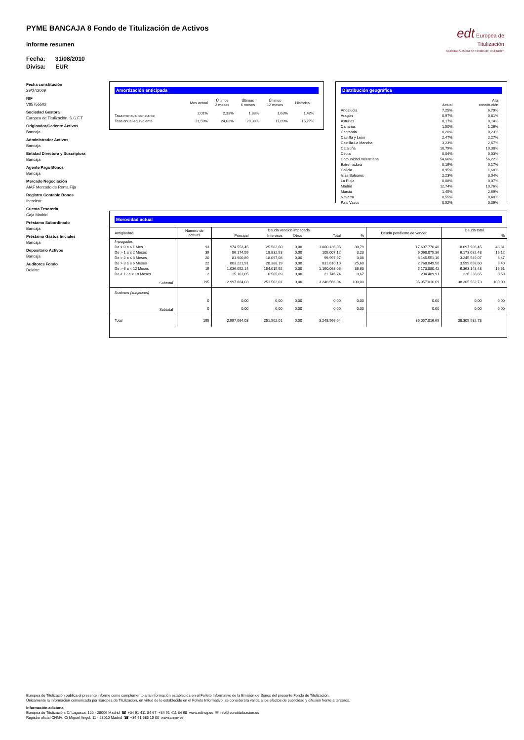PYME BANCAJA 8 Fondo de Titulización de Activos
Informe resumen
Fecha: 31/08/2010
Divisa: EUR
edt Europea de
Titulización
Sociedad Gestora de Fondos de Titulización
Fecha constitución
29/07/2009
NIF
V85755502
Sociedad Gestora
Europea de Titulización, S.G.F.T
Originador/Cedente Activos
Bancaja
Administrador Activos
Bancaja
Entidad Directora y Suscriptora
Bancaja
Agente Pago Bonos
Bancaja
Mercado Negociación
AIAF Mercado de Renta Fija
Registro Contable Bonos
Iberclear
Cuenta Tesorería
Caja Madrid
Préstamo Subordinado
Bancaja
Préstamo Gastos Iniciales
Bancaja
Depositario Activos
Bancaja
Auditores Fondo
Deloitte
Amortización anticipada
| | Mes actual | Últimos 3 meses | Últimos 6 meses | Últimos 12 meses | Histórica |
| --- | --- | --- | --- | --- | --- |
| Tasa mensual constante | 2,01% | 2,33% | 1,88% | 1,63% | 1,42% |
| Tasa anual equivalente | 21,59% | 24,63% | 20,39% | 17,89% | 15,77% |
Distribución geográfica
| | Actual | A la constitución |
| --- | --- | --- |
| Andalucía | 7,25% | 6,79% |
| Aragón | 0,97% | 0,81% |
| Asturias | 0,17% | 0,14% |
| Canarias | 1,50% | 1,26% |
| Cantabria | 0,20% | 0,23% |
| Castilla y León | 2,47% | 2,27% |
| Castilla-La Mancha | 3,23% | 2,67% |
| Cataluña | 10,79% | 10,38% |
| Ceuta | 0,04% | 0,03% |
| Comunidad Valenciana | 54,66% | 56,22% |
| Extremadura | 0,19% | 0,17% |
| Galicia | 0,95% | 1,68% |
| Islas Baleares | 2,23% | 3,04% |
| La Rioja | 0,08% | 0,07% |
| Madrid | 12,74% | 10,76% |
| Murcia | 1,45% | 2,69% |
| Navarra | 0,55% | 0,40% |
| País Vasco | 0,52% | 0,39% |
Morosidad actual
| Antigüedad | Número de activos | Deuda vencida impagada | | | | | Deuda pendiente de vencer | Deuda total | |
| --- | --- | --- | --- | --- | --- | --- | --- | --- | --- |
| | | Principal | Intereses | Otros | Total | % | | | % |
| Impagados | | | | | | | | | |
| De > 0 a ≤ 1 Mes | 93 | 974.553,45 | 25.582,60 | 0,00 | 1.000.136,05 | 30,79 | 17.697.770,40 | 18.697.906,45 | 48,81 |
| De > 1 a ≤ 2 Meses | 39 | 86.174,59 | 18.832,53 | 0,00 | 105.007,12 | 3,23 | 6.068.075,36 | 6.173.082,48 | 16,12 |
| De > 2 a ≤ 3 Meses | 20 | 81.900,89 | 18.097,08 | 0,00 | 99.997,97 | 3,08 | 3.145.551,10 | 3.245.549,07 | 8,47 |
| De > 3 a ≤ 6 Meses | 22 | 803.221,91 | 28.388,19 | 0,00 | 831.610,10 | 25,60 | 2.768.049,50 | 3.599.659,60 | 9,40 |
| De > 6 a < 12 Meses | 19 | 1.036.052,14 | 154.015,92 | 0,00 | 1.190.068,06 | 36,63 | 5.173.080,42 | 6.363.148,48 | 16,61 |
| De ≥ 12 a < 18 Meses | 2 | 15.161,05 | 6.585,69 | 0,00 | 21.746,74 | 0,67 | 204.489,91 | 226.236,65 | 0,59 |
| Subtotal | 195 | 2.997.064,03 | 251.502,01 | 0,00 | 3.248.566,04 | 100,00 | 35.057.016,69 | 38.305.582,73 | 100,00 |
| Dudosos (subjetivos) | | | | | | | | | |
| | 0 | 0,00 | 0,00 | 0,00 | 0,00 | 0,00 | 0,00 | 0,00 | 0,00 |
| Subtotal | 0 | 0,00 | 0,00 | 0,00 | 0,00 | 0,00 | 0,00 | 0,00 | 0,00 |
| Total | 195 | 2.997.064,03 | 251.502,01 | 0,00 | 3.248.566,04 | | 35.057.016,69 | 38.305.582,73 | |
Europea de Titulización publica el presente informe como complemento a la información establecida en el Folleto Informativo de la Emisión de Bonos del presente Fondo de Titulización.
Únicamente la información comunicada por Europea de Titulización, en virtud de lo establecido en el Folleto Informativo, se considerará válida a los efectos de publicidad y difusión frente a terceros.
Información adicional
Europea de Titulización: C/ Lagasca, 120 - 28006 Madrid ☎ +34 91 411 84 67 +34 91 411 84 68 www.edt-sg.es ✉ info@eurotitulizacion.es
Registro oficial CNMV: C/ Miguel Angel, 11 - 28010 Madrid ☎ +34 91 585 15 00 www.cnmv.es